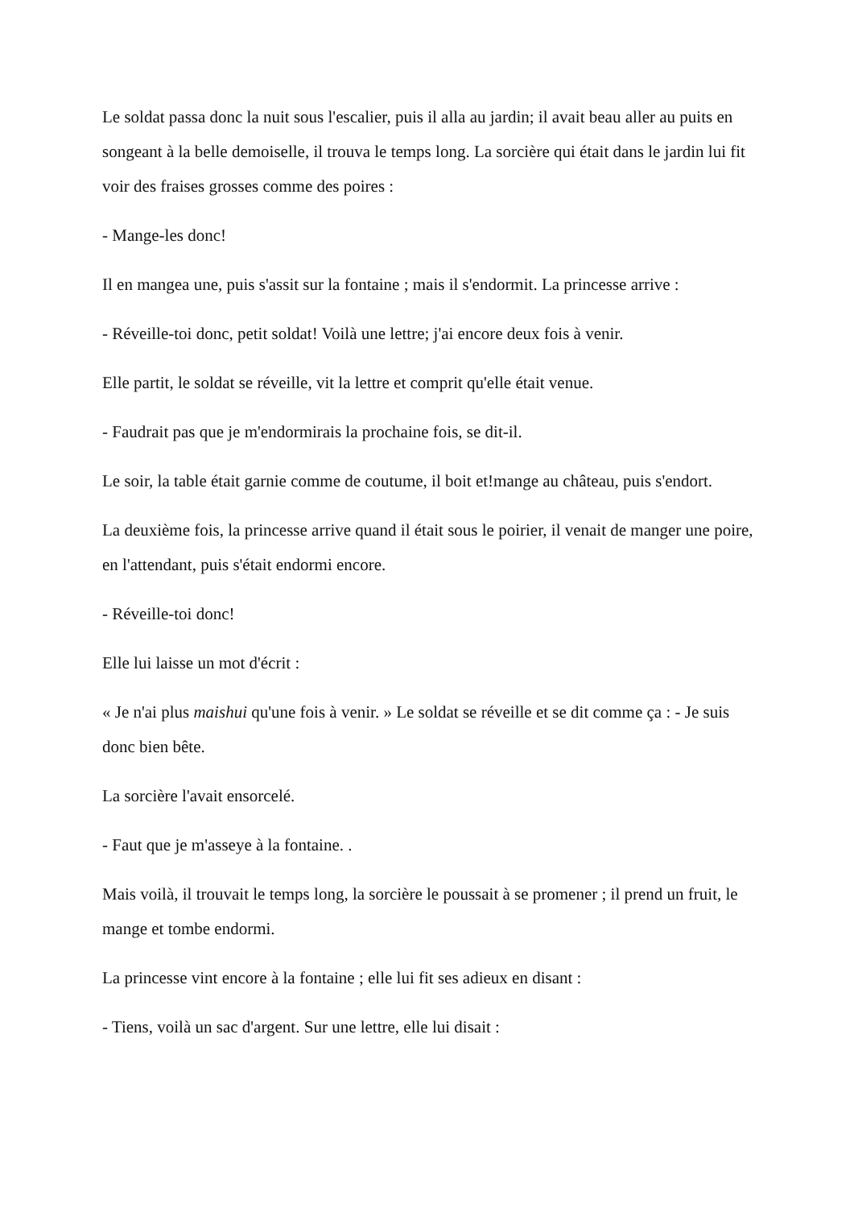Le soldat passa donc la nuit sous l'escalier, puis il alla au jardin; il avait beau aller au puits en songeant à la belle demoiselle, il trouva le temps long. La sorcière qui était dans le jardin lui fit voir des fraises grosses comme des poires :
- Mange-les donc!
Il en mangea une, puis s'assit sur la fontaine ; mais il s'endormit. La princesse arrive :
- Réveille-toi donc, petit soldat! Voilà une lettre; j'ai encore deux fois à venir.
Elle partit, le soldat se réveille, vit la lettre et comprit qu'elle était venue.
- Faudrait pas que je m'endormirais la prochaine fois, se dit-il.
Le soir, la table était garnie comme de coutume, il boit et!mange au château, puis s'endort.
La deuxième fois, la princesse arrive quand il était sous le poirier, il venait de manger une poire, en l'attendant, puis s'était endormi encore.
- Réveille-toi donc!
Elle lui laisse un mot d'écrit :
« Je n'ai plus maishui qu'une fois à venir. » Le soldat se réveille et se dit comme ça : - Je suis donc bien bête.
La sorcière l'avait ensorcelé.
- Faut que je m'asseye à la fontaine. .
Mais voilà, il trouvait le temps long, la sorcière le poussait à se promener ; il prend un fruit, le mange et tombe endormi.
La princesse vint encore à la fontaine ; elle lui fit ses adieux en disant :
- Tiens, voilà un sac d'argent. Sur une lettre, elle lui disait :